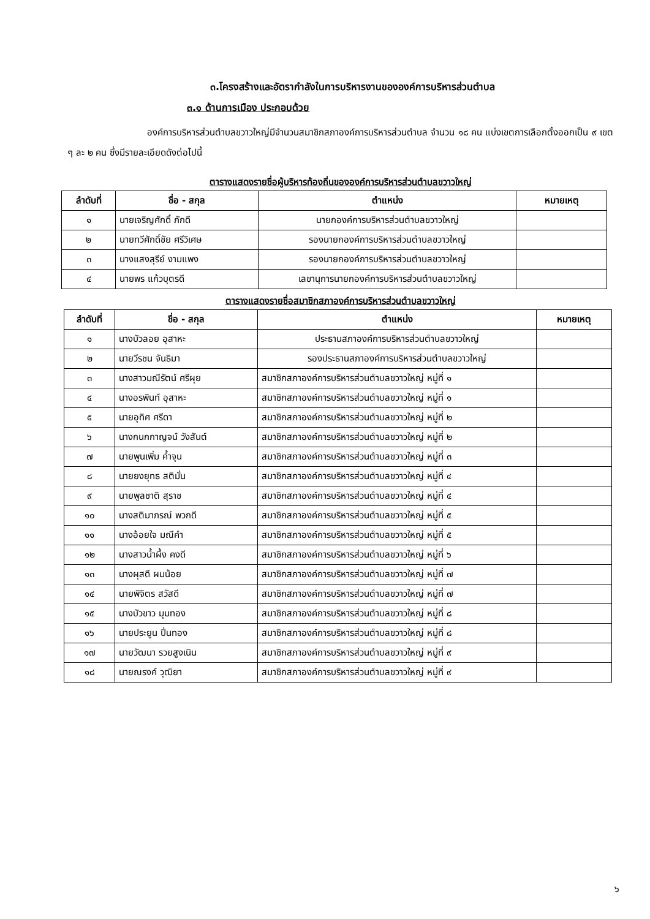๓.โครงสร้างและอัตรากำลังในการบริหารงานขององค์การบริหารส่วนตำบล
๓.๑ ด้านการเมือง ประกอบด้วย
องค์การบริหารส่วนตำบลขวาวใหญ่มีจำนวนสมาชิกสภาองค์การบริหารส่วนตำบล จำนวน ๑๘ คน แบ่งเขตการเลือกตั้งออกเป็น ๙ เขต ๆ ละ ๒ คน ซึ่งมีรายละเอียดดังต่อไปนี้
ตารางแสดงรายชื่อผู้บริหารท้องถิ่นขององค์การบริหารส่วนตำบลขวาวใหญ่
| ลำดับที่ | ชื่อ - สกุล | ตำแหน่ง | หมายเหตุ |
| --- | --- | --- | --- |
| ๑ | นายเจริญศักดิ์ ภักดี | นายกองค์การบริหารส่วนตำบลขวาวใหญ่ | |
| ๒ | นายทวีศักดิ์ชัย ศรีวิเศษ | รองนายกองค์การบริหารส่วนตำบลขวาวใหญ่ | |
| ๓ | นางแสงสุรีย์ งามแพง | รองนายกองค์การบริหารส่วนตำบลขวาวใหญ่ | |
| ๔ | นายพร แก้วบุตรดี | เลขานุการนายกองค์การบริหารส่วนตำบลขวาวใหญ่ | |
ตารางแสดงรายชื่อสมาชิกสภาองค์การบริหารส่วนตำบลขวาวใหญ่
| ลำดับที่ | ชื่อ - สกุล | ตำแหน่ง | หมายเหตุ |
| --- | --- | --- | --- |
| ๑ | นางบัวลอย อุสาหะ | ประธานสภาองค์การบริหารส่วนตำบลขวาวใหญ่ | |
| ๒ | นายวีรชน จันธิมา | รองประธานสภาองค์การบริหารส่วนตำบลขวาวใหญ่ | |
| ๓ | นางสาวมณีรัตน์ ศรีผุย | สมาชิกสภาองค์การบริหารส่วนตำบลขวาวใหญ่ หมู่ที่ ๑ | |
| ๔ | นางอรพินท์ อุสาหะ | สมาชิกสภาองค์การบริหารส่วนตำบลขวาวใหญ่ หมู่ที่ ๑ | |
| ๕ | นายอุทิศ ศรีดา | สมาชิกสภาองค์การบริหารส่วนตำบลขวาวใหญ่ หมู่ที่ ๒ | |
| ๖ | นางกนกกาญจน์ วังสันต์ | สมาชิกสภาองค์การบริหารส่วนตำบลขวาวใหญ่ หมู่ที่ ๒ | |
| ๗ | นายพูนเพิ่ม ค้ำจุน | สมาชิกสภาองค์การบริหารส่วนตำบลขวาวใหญ่ หมู่ที่ ๓ | |
| ๘ | นายยงยุทธ สติมั่น | สมาชิกสภาองค์การบริหารส่วนตำบลขวาวใหญ่ หมู่ที่ ๔ | |
| ๙ | นายพูลชาติ สุราช | สมาชิกสภาองค์การบริหารส่วนตำบลขวาวใหญ่ หมู่ที่ ๔ | |
| ๑๐ | นางสติมาภรณ์ พวกดี | สมาชิกสภาองค์การบริหารส่วนตำบลขวาวใหญ่ หมู่ที่ ๕ | |
| ๑๑ | นางอ้อยใจ มณีคำ | สมาชิกสภาองค์การบริหารส่วนตำบลขวาวใหญ่ หมู่ที่ ๕ | |
| ๑๒ | นางสาวน้ำผึ้ง คงดี | สมาชิกสภาองค์การบริหารส่วนตำบลขวาวใหญ่ หมู่ที่ ๖ | |
| ๑๓ | นางผุสดี ผมน้อย | สมาชิกสภาองค์การบริหารส่วนตำบลขวาวใหญ่ หมู่ที่ ๗ | |
| ๑๔ | นายพิจิตร สวัสดี | สมาชิกสภาองค์การบริหารส่วนตำบลขวาวใหญ่ หมู่ที่ ๗ | |
| ๑๕ | นางบัวขาว มุมทอง | สมาชิกสภาองค์การบริหารส่วนตำบลขวาวใหญ่ หมู่ที่ ๘ | |
| ๑๖ | นายประยูน ปิ่นทอง | สมาชิกสภาองค์การบริหารส่วนตำบลขวาวใหญ่ หมู่ที่ ๘ | |
| ๑๗ | นายวัฒนา รวยสูงเนิน | สมาชิกสภาองค์การบริหารส่วนตำบลขวาวใหญ่ หมู่ที่ ๙ | |
| ๑๘ | นายณรงค์ วุฒิยา | สมาชิกสภาองค์การบริหารส่วนตำบลขวาวใหญ่ หมู่ที่ ๙ | |
๖